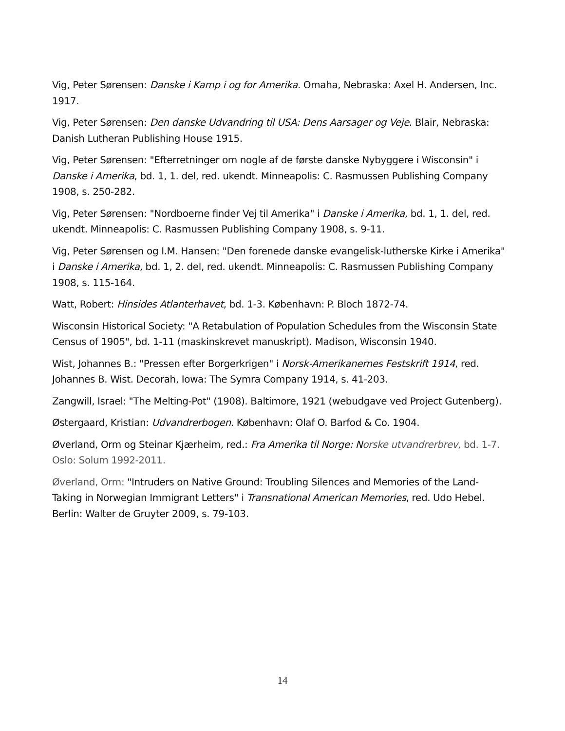Vig, Peter Sørensen: Danske i Kamp i og for Amerika. Omaha, Nebraska: Axel H. Andersen, Inc. 1917.
Vig, Peter Sørensen: Den danske Udvandring til USA: Dens Aarsager og Veje. Blair, Nebraska: Danish Lutheran Publishing House 1915.
Vig, Peter Sørensen: "Efterretninger om nogle af de første danske Nybyggere i Wisconsin" i Danske i Amerika, bd. 1, 1. del, red. ukendt. Minneapolis: C. Rasmussen Publishing Company 1908, s. 250-282.
Vig, Peter Sørensen: "Nordboerne finder Vej til Amerika" i Danske i Amerika, bd. 1, 1. del, red. ukendt. Minneapolis: C. Rasmussen Publishing Company 1908, s. 9-11.
Vig, Peter Sørensen og I.M. Hansen: "Den forenede danske evangelisk-lutherske Kirke i Amerika" i Danske i Amerika, bd. 1, 2. del, red. ukendt. Minneapolis: C. Rasmussen Publishing Company 1908, s. 115-164.
Watt, Robert: Hinsides Atlanterhavet, bd. 1-3. København: P. Bloch 1872-74.
Wisconsin Historical Society: "A Retabulation of Population Schedules from the Wisconsin State Census of 1905", bd. 1-11 (maskinskrevet manuskript). Madison, Wisconsin 1940.
Wist, Johannes B.: "Pressen efter Borgerkrigen" i Norsk-Amerikanernes Festskrift 1914, red. Johannes B. Wist. Decorah, Iowa: The Symra Company 1914, s. 41-203.
Zangwill, Israel: "The Melting-Pot" (1908). Baltimore, 1921 (webudgave ved Project Gutenberg).
Østergaard, Kristian: Udvandrerbogen. København: Olaf O. Barfod & Co. 1904.
Øverland, Orm og Steinar Kjærheim, red.: Fra Amerika til Norge: Norske utvandrerbrev, bd. 1-7. Oslo: Solum 1992-2011.
Øverland, Orm: "Intruders on Native Ground: Troubling Silences and Memories of the Land-Taking in Norwegian Immigrant Letters" i Transnational American Memories, red. Udo Hebel. Berlin: Walter de Gruyter 2009, s. 79-103.
14